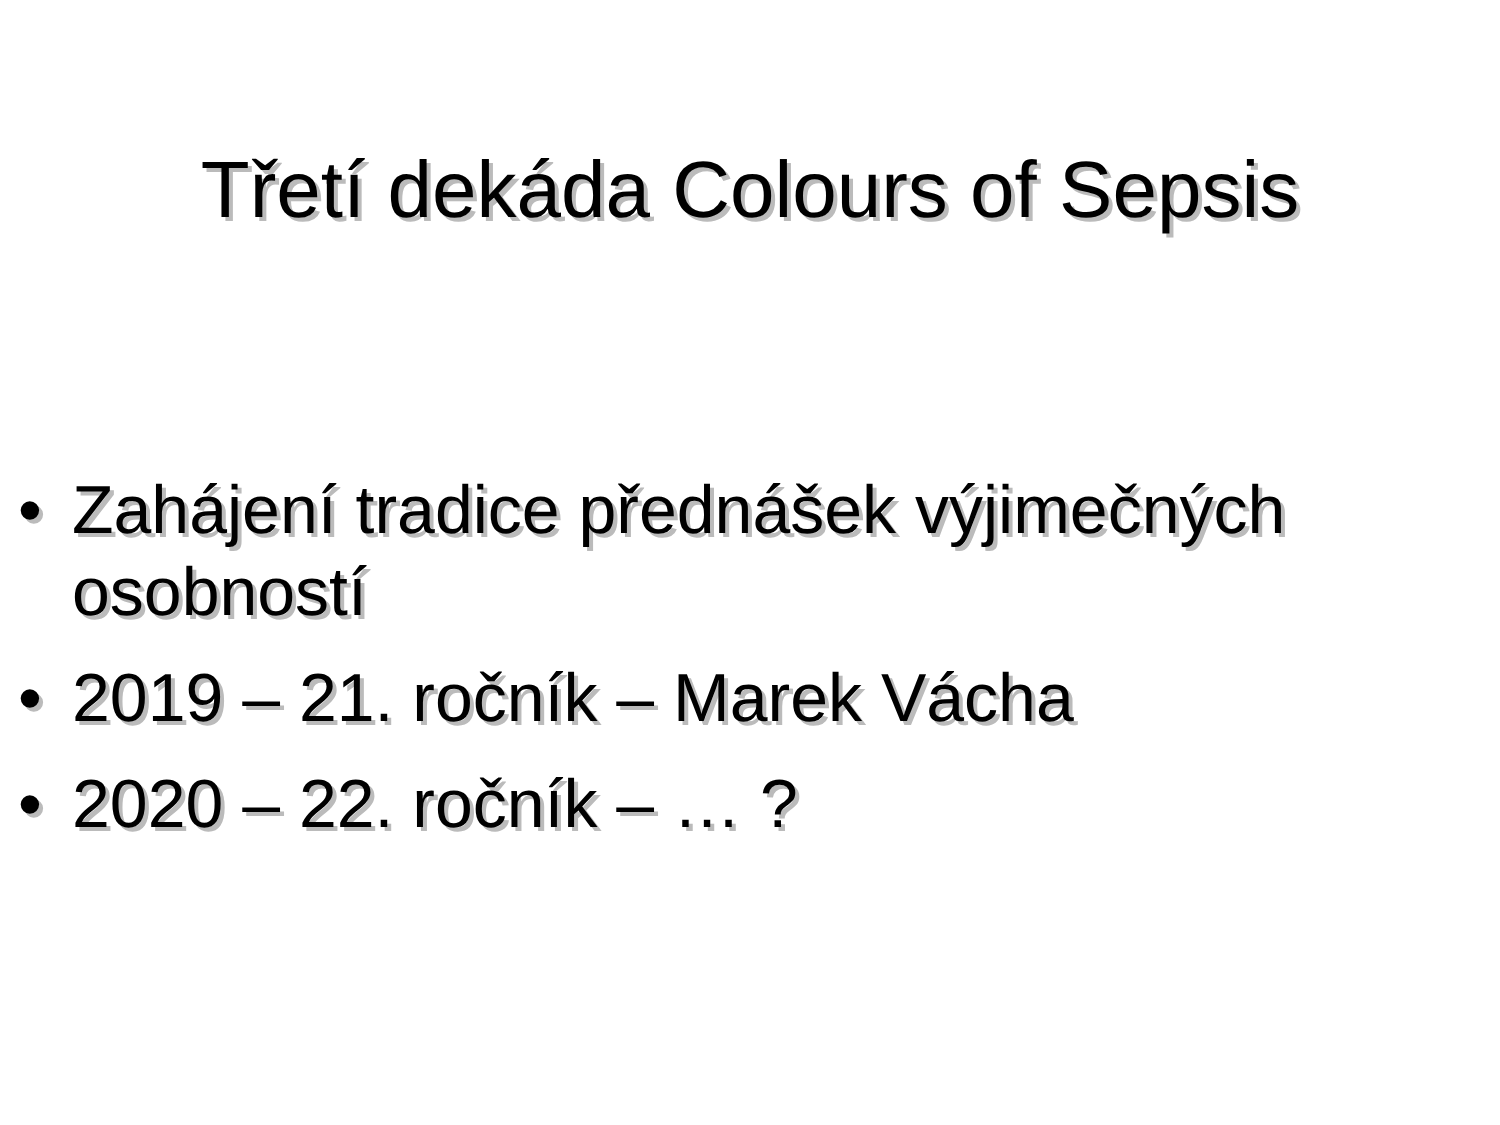Třetí dekáda Colours of Sepsis
• Zahájení tradice přednášek výjimečných osobností
• 2019 – 21. ročník – Marek Vácha
• 2020 – 22. ročník – … ?